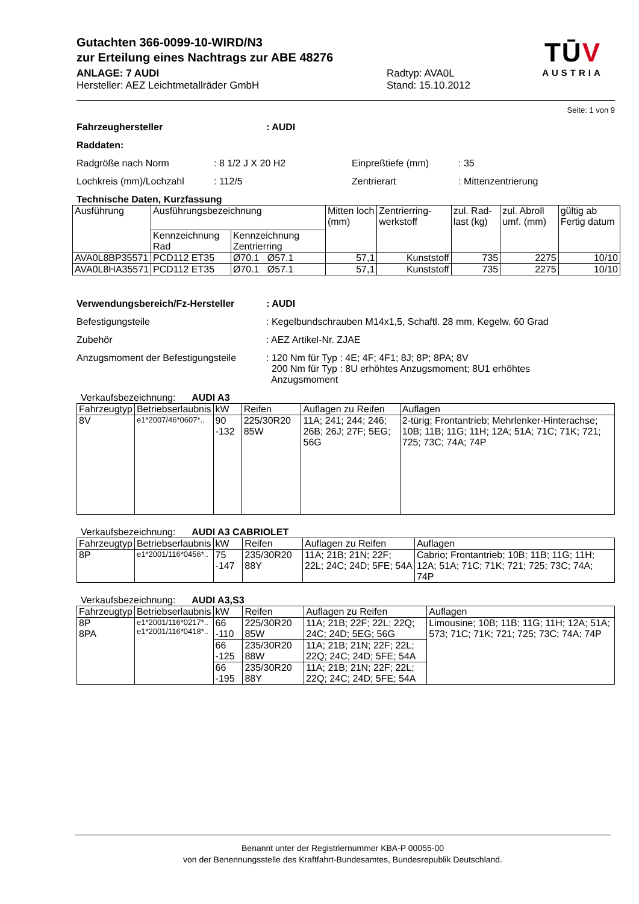Gutachten 366-0099-10-WIRD/N3
zur Erteilung eines Nachtrags zur ABE 48276
ANLAGE: 7 AUDI
Hersteller: AEZ Leichtmetallräder GmbH
Radtyp: AVA0L
Stand: 15.10.2012
TŪV
AUSTRIA
Seite: 1 von 9
Fahrzeughersteller: AUDI
Raddaten:
Radgröße nach Norm: 8 1/2 J X 20 H2 Einpreßtiefe (mm): 35
Lochkreis (mm)/Lochzahl: 112/5 Zentrierart: Mittenzentrierung
Technische Daten, Kurzfassung
| Ausführung | Ausführungsbezeichnung | | Mitten loch (mm) | Zentrierring-werkstoff | zul. Rad-last (kg) | zul. Abroll umf. (mm) | gültig ab Fertig datum |
| | Kennzeichnung Rad | Kennzeichnung Zentrierring | | | | | |
| AVA0L8BP35571 | PCD112 ET35 | Ø70.1 Ø57.1 | 57,1 | Kunststoff | 735 | 2275 | 10/10 |
| AVA0L8HA35571 | PCD112 ET35 | Ø70.1 Ø57.1 | 57,1 | Kunststoff | 735 | 2275 | 10/10 |
Verwendungsbereich/Fz-Hersteller: AUDI
Befestigungsteile: Kegelbundschrauben M14x1,5, Schaftl. 28 mm, Kegelw. 60 Grad
Zubehör: AEZ Artikel-Nr. ZJAE
Anzugsmoment der Befestigungsteile: 120 Nm für Typ : 4E; 4F; 4F1; 8J; 8P; 8PA; 8V
200 Nm für Typ : 8U erhöhtes Anzugsmoment; 8U1 erhöhtes
Anzugsmoment
Verkaufsbezeichnung: AUDI A3
| Fahrzeugtyp | Betriebserlaubnis | kW | Reifen | Auflagen zu Reifen | Auflagen |
| --- | --- | --- | --- | --- | --- |
| 8V | e1*2007/46*0607*.. | 90 -132 | 225/30R20 85W | 11A; 241; 244; 246; 26B; 26J; 27F; 5EG; 56G | 2-türig; Frontantrieb; Mehrlenker-Hinterachse; 10B; 11B; 11G; 11H; 12A; 51A; 71C; 71K; 721; 725; 73C; 74A; 74P |
Verkaufsbezeichnung: AUDI A3 CABRIOLET
| Fahrzeugtyp | Betriebserlaubnis | kW | Reifen | Auflagen zu Reifen | Auflagen |
| --- | --- | --- | --- | --- | --- |
| 8P | e1*2001/116*0456*.. | 75 -147 | 235/30R20 88Y | 11A; 21B; 21N; 22F; 22L; 24C; 24D; 5FE; 54A | Cabrio; Frontantrieb; 10B; 11B; 11G; 11H; 12A; 51A; 71C; 71K; 721; 725; 73C; 74A; 74P |
Verkaufsbezeichnung: AUDI A3,S3
| Fahrzeugtyp | Betriebserlaubnis | kW | Reifen | Auflagen zu Reifen | Auflagen |
| --- | --- | --- | --- | --- | --- |
| 8P 8PA | e1*2001/116*0217*.. e1*2001/116*0418*.. | 66 -110 | 225/30R20 85W | 11A; 21B; 22F; 22L; 22Q; 24C; 24D; 5EG; 56G | Limousine; 10B; 11B; 11G; 11H; 12A; 51A; 573; 71C; 71K; 721; 725; 73C; 74A; 74P |
| | | 66 -125 | 235/30R20 88W | 11A; 21B; 21N; 22F; 22L; 22Q; 24C; 24D; 5FE; 54A | |
| | | 66 -195 | 235/30R20 88Y | 11A; 21B; 21N; 22F; 22L; 22Q; 24C; 24D; 5FE; 54A | |
Benannt unter der Registriernummer KBA-P 00055-00
von der Benennungsstelle des Kraftfahrt-Bundesamtes, Bundesrepublik Deutschland.